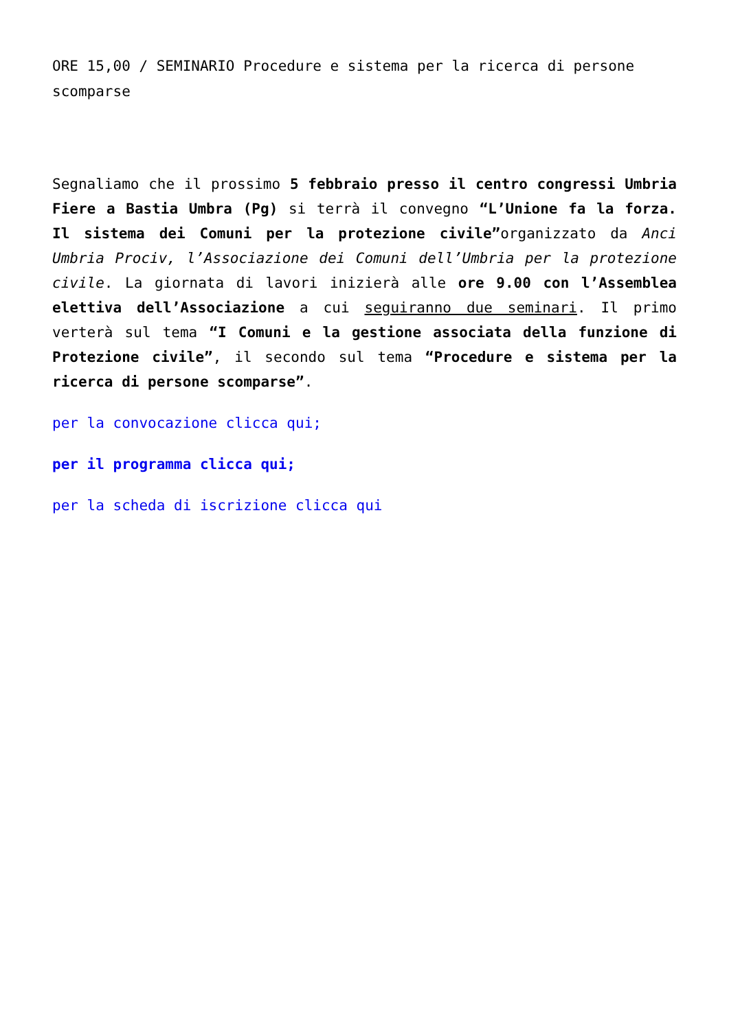ORE 15,00 / SEMINARIO Procedure e sistema per la ricerca di persone scomparse
Segnaliamo che il prossimo 5 febbraio presso il centro congressi Umbria Fiere a Bastia Umbra (Pg) si terrà il convegno “L’Unione fa la forza. Il sistema dei Comuni per la protezione civile”organizzato da Anci Umbria Prociv, l’Associazione dei Comuni dell’Umbria per la protezione civile. La giornata di lavori inizierà alle ore 9.00 con l’Assemblea elettiva dell’Associazione a cui seguiranno due seminari. Il primo verterà sul tema “I Comuni e la gestione associata della funzione di Protezione civile”, il secondo sul tema “Procedure e sistema per la ricerca di persone scomparse”.
per la convocazione clicca qui;
per il programma clicca qui;
per la scheda di iscrizione clicca qui